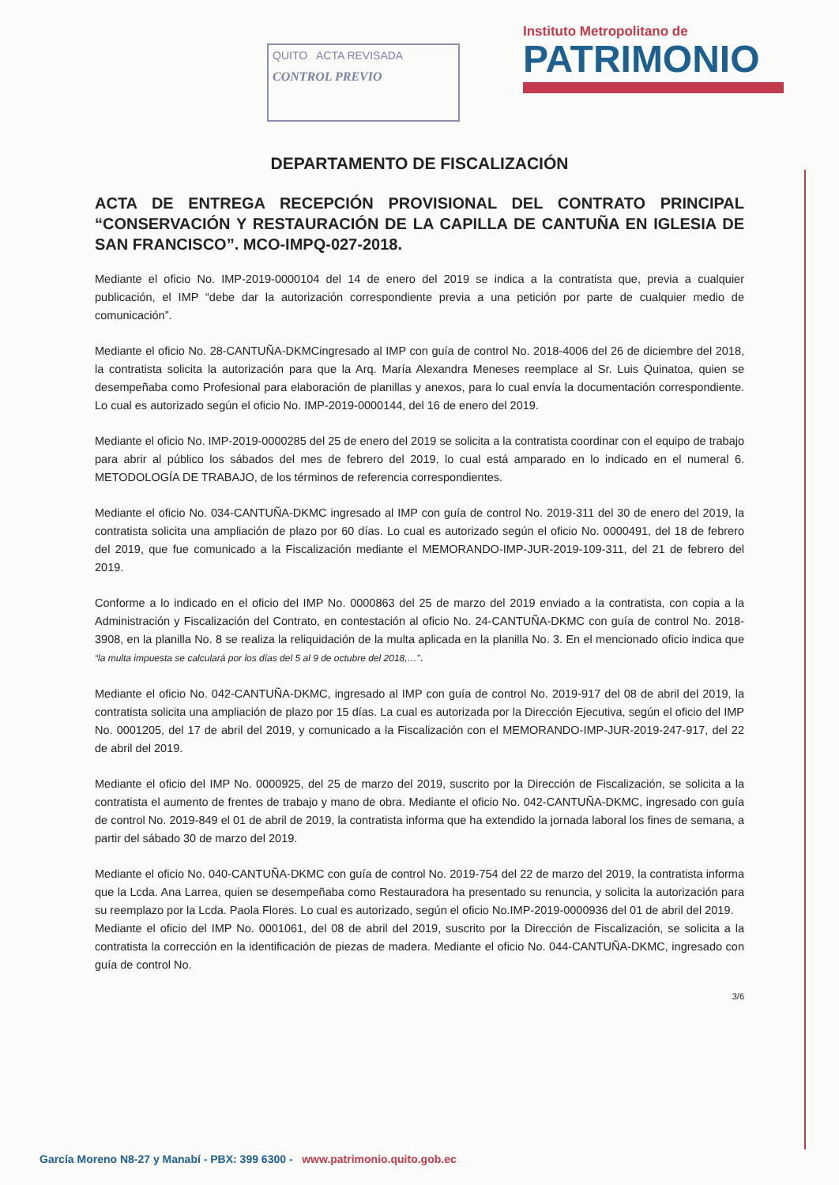QUITO ACTA REVISADA
CONTROL PREVIO
Instituto Metropolitano de
PATRIMONIO
DEPARTAMENTO DE FISCALIZACIÓN
ACTA DE ENTREGA RECEPCIÓN PROVISIONAL DEL CONTRATO PRINCIPAL “CONSERVACIÓN Y RESTAURACIÓN DE LA CAPILLA DE CANTUÑA EN IGLESIA DE SAN FRANCISCO”. MCO-IMPQ-027-2018.
Mediante el oficio No. IMP-2019-0000104 del 14 de enero del 2019 se indica a la contratista que, previa a cualquier publicación, el IMP “debe dar la autorización correspondiente previa a una petición por parte de cualquier medio de comunicación”.
Mediante el oficio No. 28-CANTUÑA-DKMCingresado al IMP con guía de control No. 2018-4006 del 26 de diciembre del 2018, la contratista solicita la autorización para que la Arq. María Alexandra Meneses reemplace al Sr. Luis Quinatoa, quien se desempeñaba como Profesional para elaboración de planillas y anexos, para lo cual envía la documentación correspondiente. Lo cual es autorizado según el oficio No. IMP-2019-0000144, del 16 de enero del 2019.
Mediante el oficio No. IMP-2019-0000285 del 25 de enero del 2019 se solicita a la contratista coordinar con el equipo de trabajo para abrir al público los sábados del mes de febrero del 2019, lo cual está amparado en lo indicado en el numeral 6. METODOLOGÍA DE TRABAJO, de los términos de referencia correspondientes.
Mediante el oficio No. 034-CANTUÑA-DKMC ingresado al IMP con guía de control No. 2019-311 del 30 de enero del 2019, la contratista solicita una ampliación de plazo por 60 días. Lo cual es autorizado según el oficio No. 0000491, del 18 de febrero del 2019, que fue comunicado a la Fiscalización mediante el MEMORANDO-IMP-JUR-2019-109-311, del 21 de febrero del 2019.
Conforme a lo indicado en el oficio del IMP No. 0000863 del 25 de marzo del 2019 enviado a la contratista, con copia a la Administración y Fiscalización del Contrato, en contestación al oficio No. 24-CANTUÑA-DKMC con guía de control No. 2018-3908, en la planilla No. 8 se realiza la reliquidación de la multa aplicada en la planilla No. 3. En el mencionado oficio indica que “la multa impuesta se calculará por los días del 5 al 9 de octubre del 2018,…”.
Mediante el oficio No. 042-CANTUÑA-DKMC, ingresado al IMP con guía de control No. 2019-917 del 08 de abril del 2019, la contratista solicita una ampliación de plazo por 15 días. La cual es autorizada por la Dirección Ejecutiva, según el oficio del IMP No. 0001205, del 17 de abril del 2019, y comunicado a la Fiscalización con el MEMORANDO-IMP-JUR-2019-247-917, del 22 de abril del 2019.
Mediante el oficio del IMP No. 0000925, del 25 de marzo del 2019, suscrito por la Dirección de Fiscalización, se solicita a la contratista el aumento de frentes de trabajo y mano de obra. Mediante el oficio No. 042-CANTUÑA-DKMC, ingresado con guía de control No. 2019-849 el 01 de abril de 2019, la contratista informa que ha extendido la jornada laboral los fines de semana, a partir del sábado 30 de marzo del 2019.
Mediante el oficio No. 040-CANTUÑA-DKMC con guía de control No. 2019-754 del 22 de marzo del 2019, la contratista informa que la Lcda. Ana Larrea, quien se desempeñaba como Restauradora ha presentado su renuncia, y solicita la autorización para su reemplazo por la Lcda. Paola Flores. Lo cual es autorizado, según el oficio No.IMP-2019-0000936 del 01 de abril del 2019.
Mediante el oficio del IMP No. 0001061, del 08 de abril del 2019, suscrito por la Dirección de Fiscalización, se solicita a la contratista la corrección en la identificación de piezas de madera. Mediante el oficio No. 044-CANTUÑA-DKMC, ingresado con guía de control No.
3/6
García Moreno N8-27 y Manabí - PBX: 399 6300 - www.patrimonio.quito.gob.ec